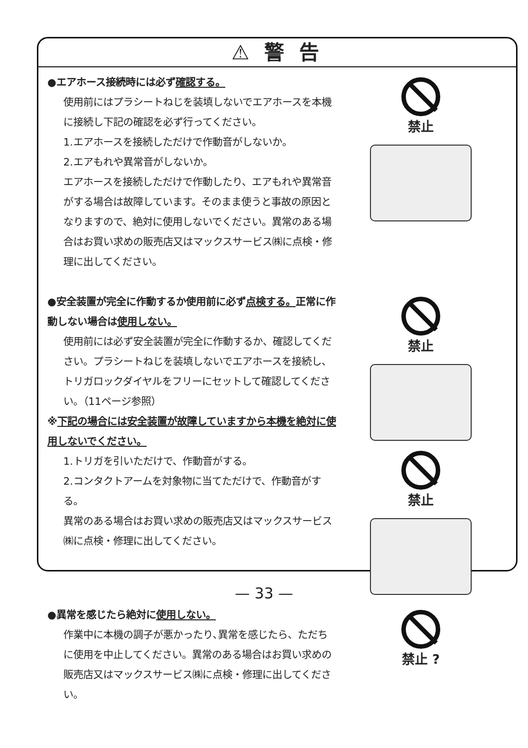⚠ 警 告
●エアホース接続時には必ず確認する。
使用前にはプラシートねじを装填しないでエアホースを本機に接続し下記の確認を必ず行ってください。
1.エアホースを接続しただけで作動音がしないか。
2.エアもれや異常音がしないか。
エアホースを接続しただけで作動したり、エアもれや異常音がする場合は故障しています。そのまま使うと事故の原因となりますので、絶対に使用しないでください。異常のある場合はお買い求めの販売店又はマックスサービス㈱に点検・修理に出してください。
禁止
●安全装置が完全に作動するか使用前に必ず点検する。正常に作動しない場合は使用しない。
使用前には必ず安全装置が完全に作動するか、確認してください。プラシートねじを装填しないでエアホースを接続し、トリガロックダイヤルをフリーにセットして確認してください。（11ページ参照）
※下記の場合には安全装置が故障していますから本機を絶対に使用しないでください。
1.トリガを引いただけで、作動音がする。
2.コンタクトアームを対象物に当てただけで、作動音がする。
異常のある場合はお買い求めの販売店又はマックスサービス㈱に点検・修理に出してください。
禁止
禁止
●異常を感じたら絶対に使用しない。
作業中に本機の調子が悪かったり､異常を感じたら、ただちに使用を中止してください。異常のある場合はお買い求めの販売店又はマックスサービス㈱に点検・修理に出してください。
禁止 ?
— 33 —